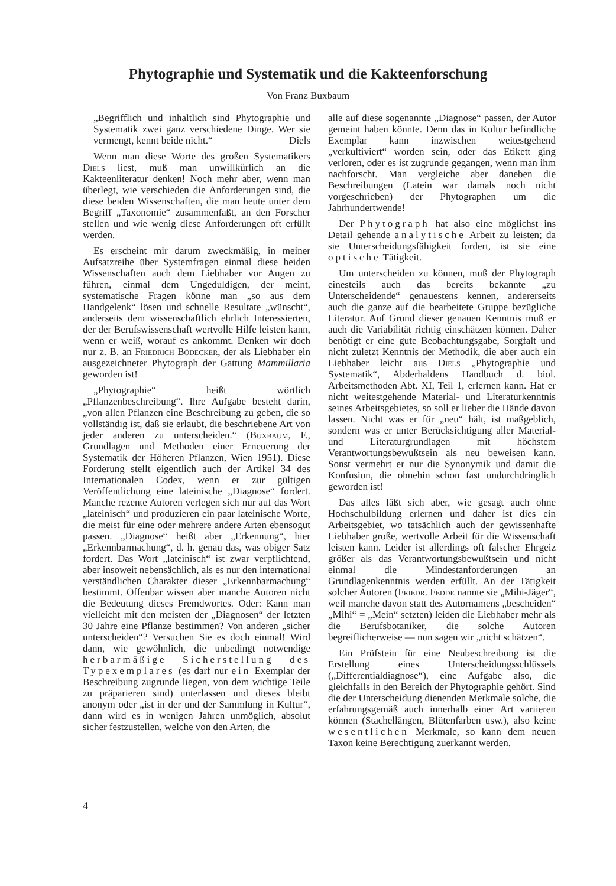Phytographie und Systematik und die Kakteenforschung
Von Franz Buxbaum
„Begrifflich und inhaltlich sind Phytographie und Systematik zwei ganz verschiedene Dinge. Wer sie vermengt, kennt beide nicht.“ Diels
Wenn man diese Worte des großen Systematikers Diels liest, muß man unwillkürlich an die Kakteenliteratur denken! Noch mehr aber, wenn man überlegt, wie verschieden die Anforderungen sind, die diese beiden Wissenschaften, die man heute unter dem Begriff „Taxonomie“ zusammenfaßt, an den Forscher stellen und wie wenig diese Anforderungen oft erfüllt werden.
Es erscheint mir darum zweckmäßig, in meiner Aufsatzreihe über Systemfragen einmal diese beiden Wissenschaften auch dem Liebhaber vor Augen zu führen, einmal dem Ungeduldigen, der meint, systematische Fragen könne man „so aus dem Handgelenk“ lösen und schnelle Resultate „wünscht“, anderseits dem wissenschaftlich ehrlich Interessierten, der der Berufswissenschaft wertvolle Hilfe leisten kann, wenn er weiß, worauf es ankommt. Denken wir doch nur z. B. an Friedrich Bödecker, der als Liebhaber ein ausgezeichneter Phytograph der Gattung Mammillaria geworden ist!
„Phytographie“ heißt wörtlich „Pflanzenbeschreibung“. Ihre Aufgabe besteht darin, „von allen Pflanzen eine Beschreibung zu geben, die so vollständig ist, daß sie erlaubt, die beschriebene Art von jeder anderen zu unterscheiden.“ (Buxbaum, F., Grundlagen und Methoden einer Erneuerung der Systematik der Höheren Pflanzen, Wien 1951). Diese Forderung stellt eigentlich auch der Artikel 34 des Internationalen Codex, wenn er zur gültigen Veröffentlichung eine lateinische „Diagnose“ fordert. Manche rezente Autoren verlegen sich nur auf das Wort „lateinisch“ und produzieren ein paar lateinische Worte, die meist für eine oder mehrere andere Arten ebensogut passen. „Diagnose“ heißt aber „Erkennung“, hier „Erkennbarmachung“, d. h. genau das, was obiger Satz fordert. Das Wort „lateinisch“ ist zwar verpflichtend, aber insoweit nebensächlich, als es nur den international verständlichen Charakter dieser „Erkennbarmachung“ bestimmt. Offenbar wissen aber manche Autoren nicht die Bedeutung dieses Fremdwortes. Oder: Kann man vielleicht mit den meisten der „Diagnosen“ der letzten 30 Jahre eine Pflanze bestimmen? Von anderen „sicher unterscheiden“? Versuchen Sie es doch einmal! Wird dann, wie gewöhnlich, die unbedingt notwendige herbarmäßige Sicherstellung des Typexemplares (es darf nur ein Exemplar der Beschreibung zugrunde liegen, von dem wichtige Teile zu präparieren sind) unterlassen und dieses bleibt anonym oder „ist in der und der Sammlung in Kultur“, dann wird es in wenigen Jahren unmöglich, absolut sicher festzustellen, welche von den Arten, die
alle auf diese sogenannte „Diagnose“ passen, der Autor gemeint haben könnte. Denn das in Kultur befindliche Exemplar kann inzwischen weitestgehend „verkultiviert“ worden sein, oder das Etikett ging verloren, oder es ist zugrunde gegangen, wenn man ihm nachforscht. Man vergleiche aber daneben die Beschreibungen (Latein war damals noch nicht vorgeschrieben) der Phytographen um die Jahrhundertwende!
Der Phytograph hat also eine möglichst ins Detail gehende analytische Arbeit zu leisten; da sie Unterscheidungsfähigkeit fordert, ist sie eine optische Tätigkeit.
Um unterscheiden zu können, muß der Phytograph einesteils auch das bereits bekannte „zu Unterscheidende“ genauestens kennen, andererseits auch die ganze auf die bearbeitete Gruppe bezügliche Literatur. Auf Grund dieser genauen Kenntnis muß er auch die Variabilität richtig einschätzen können. Daher benötigt er eine gute Beobachtungsgabe, Sorgfalt und nicht zuletzt Kenntnis der Methodik, die aber auch ein Liebhaber leicht aus Diels „Phytographie und Systematik“, Abderhaldens Handbuch d. biol. Arbeitsmethoden Abt. XI, Teil 1, erlernen kann. Hat er nicht weitestgehende Material- und Literaturkenntnis seines Arbeitsgebietes, so soll er lieber die Hände davon lassen. Nicht was er für „neu“ hält, ist maßgeblich, sondern was er unter Berücksichtigung aller Material- und Literaturgrundlagen mit höchstem Verantwortungsbewußtsein als neu beweisen kann. Sonst vermehrt er nur die Synonymik und damit die Konfusion, die ohnehin schon fast undurchdringlich geworden ist!
Das alles läßt sich aber, wie gesagt auch ohne Hochschulbildung erlernen und daher ist dies ein Arbeitsgebiet, wo tatsächlich auch der gewissenhafte Liebhaber große, wertvolle Arbeit für die Wissenschaft leisten kann. Leider ist allerdings oft falscher Ehrgeiz größer als das Verantwortungsbewußtsein und nicht einmal die Mindestanforderungen an Grundlagenkenntnis werden erfüllt. An der Tätigkeit solcher Autoren (Friedr. Fedde nannte sie „Mihi-Jäger“, weil manche davon statt des Autornamens „bescheiden“ „Mihi“ = „Mein“ setzten) leiden die Liebhaber mehr als die Berufsbotaniker, die solche Autoren begreiflicherweise — nun sagen wir „nicht schätzen“.
Ein Prüfstein für eine Neubeschreibung ist die Erstellung eines Unterscheidungsschlüssels („Differentialdiagnose“), eine Aufgabe also, die gleichfalls in den Bereich der Phytographie gehört. Sind die der Unterscheidung dienenden Merkmale solche, die erfahrungsgemäß auch innerhalb einer Art variieren können (Stachellängen, Blütenfarben usw.), also keine wesentlichen Merkmale, so kann dem neuen Taxon keine Berechtigung zuerkannt werden.
4